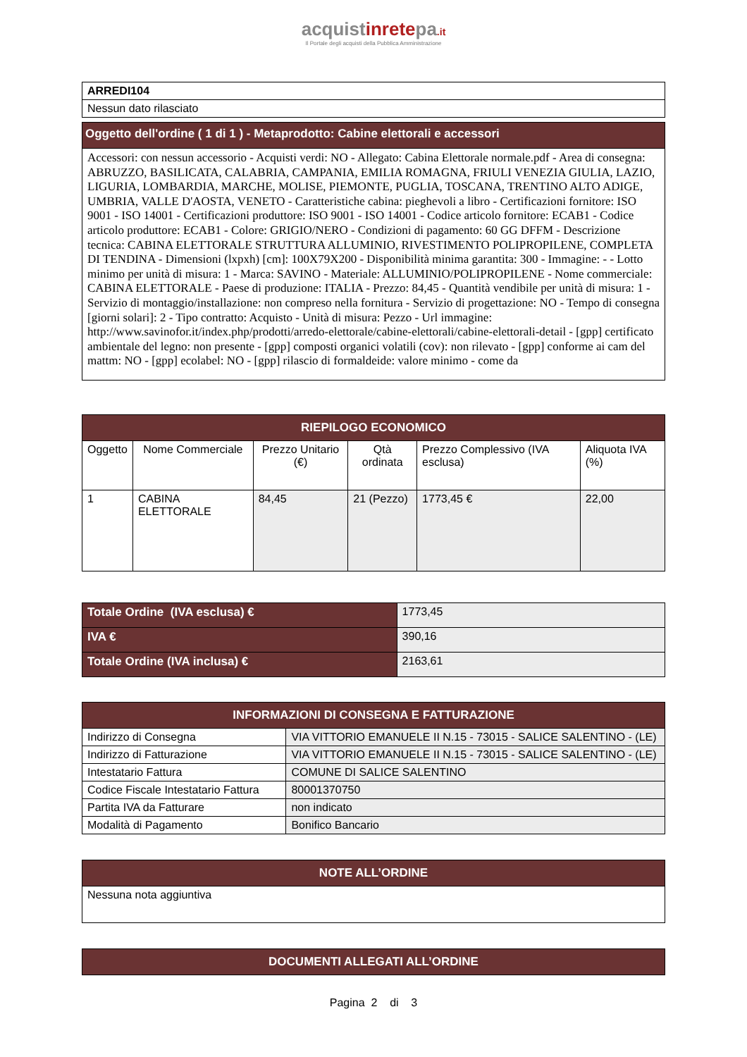acquistinretepa.it
Il Portale degli acquisti della Pubblica Amministrazione
| ARREDI104 |
| Nessun dato rilasciato |
| Oggetto dell'ordine ( 1 di 1 ) - Metaprodotto: Cabine elettorali e accessori |
| Accessori: con nessun accessorio - Acquisti verdi: NO - Allegato: Cabina Elettorale normale.pdf - Area di consegna: ABRUZZO, BASILICATA, CALABRIA, CAMPANIA, EMILIA ROMAGNA, FRIULI VENEZIA GIULIA, LAZIO, LIGURIA, LOMBARDIA, MARCHE, MOLISE, PIEMONTE, PUGLIA, TOSCANA, TRENTINO ALTO ADIGE, UMBRIA, VALLE D'AOSTA, VENETO - Caratteristiche cabina: pieghevoli a libro - Certificazioni fornitore: ISO 9001 - ISO 14001 - Certificazioni produttore: ISO 9001 - ISO 14001 - Codice articolo fornitore: ECAB1 - Codice articolo produttore: ECAB1 - Colore: GRIGIO/NERO - Condizioni di pagamento: 60 GG DFFM - Descrizione tecnica: CABINA ELETTORALE STRUTTURA ALLUMINIO, RIVESTIMENTO POLIPROPILENE, COMPLETA DI TENDINA - Dimensioni (lxpxh) [cm]: 100X79X200 - Disponibilità minima garantita: 300 - Immagine: - - Lotto minimo per unità di misura: 1 - Marca: SAVINO - Materiale: ALLUMINIO/POLIPROPILENE - Nome commerciale: CABINA ELETTORALE - Paese di produzione: ITALIA - Prezzo: 84,45 - Quantità vendibile per unità di misura: 1 - Servizio di montaggio/installazione: non compreso nella fornitura - Servizio di progettazione: NO - Tempo di consegna [giorni solari]: 2 - Tipo contratto: Acquisto - Unità di misura: Pezzo - Url immagine: http://www.savinofor.it/index.php/prodotti/arredo-elettorale/cabine-elettorali/cabine-elettorali-detail - [gpp] certificato ambientale del legno: non presente - [gpp] composti organici volatili (cov): non rilevato - [gpp] conforme ai cam del mattm: NO - [gpp] ecolabel: NO - [gpp] rilascio di formaldeide: valore minimo - come da |
| RIEPILOGO ECONOMICO | | | | | |
| --- | --- | --- | --- | --- | --- |
| Oggetto | Nome Commerciale | Prezzo Unitario (€) | Qtà ordinata | Prezzo Complessivo (IVA esclusa) | Aliquota IVA (%) |
| 1 | CABINA ELETTORALE | 84,45 | 21 (Pezzo) | 1773,45 € | 22,00 |
| Totale Ordine (IVA esclusa) € | 1773,45 |
| IVA € | 390,16 |
| Totale Ordine (IVA inclusa) € | 2163,61 |
| INFORMAZIONI DI CONSEGNA E FATTURAZIONE | |
| --- | --- |
| Indirizzo di Consegna | VIA VITTORIO EMANUELE II N.15 - 73015 - SALICE SALENTINO - (LE) |
| Indirizzo di Fatturazione | VIA VITTORIO EMANUELE II N.15 - 73015 - SALICE SALENTINO - (LE) |
| Intestatario Fattura | COMUNE DI SALICE SALENTINO |
| Codice Fiscale Intestatario Fattura | 80001370750 |
| Partita IVA da Fatturare | non indicato |
| Modalità di Pagamento | Bonifico Bancario |
| NOTE ALL’ORDINE |
| --- |
| Nessuna nota aggiuntiva |
| DOCUMENTI ALLEGATI ALL’ORDINE |
| --- |
Pagina 2 di 3